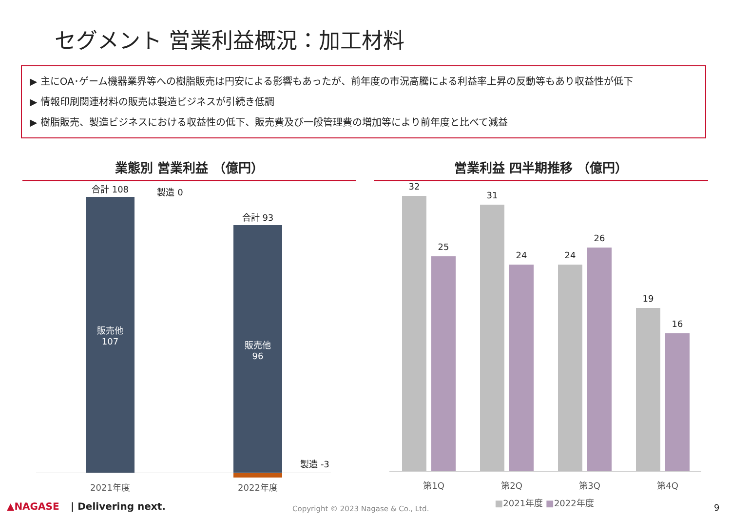セグメント 営業利益概況：加工材料
▶ 主にOA･ゲーム機器業界等への樹脂販売は円安による影響もあったが、前年度の市況高騰による利益率上昇の反動等もあり収益性が低下
▶ 情報印刷関連材料の販売は製造ビジネスが引続き低調
▶ 樹脂販売、製造ビジネスにおける収益性の低下、販売費及び一般管理費の増加等により前年度と比べて減益
業態別 営業利益 （億円）
合計 108 製造 0
販売他
107
合計 93
販売他
96
製造 -3
2021年度 2022年度
営業利益 四半期推移 （億円）
32
25
31
24 24
26
19
16
第1Q 第2Q 第3Q 第4Q
■2021年度 ■2022年度
▲NAGASE | Delivering next. Copyright © 2023 Nagase & Co., Ltd. 9